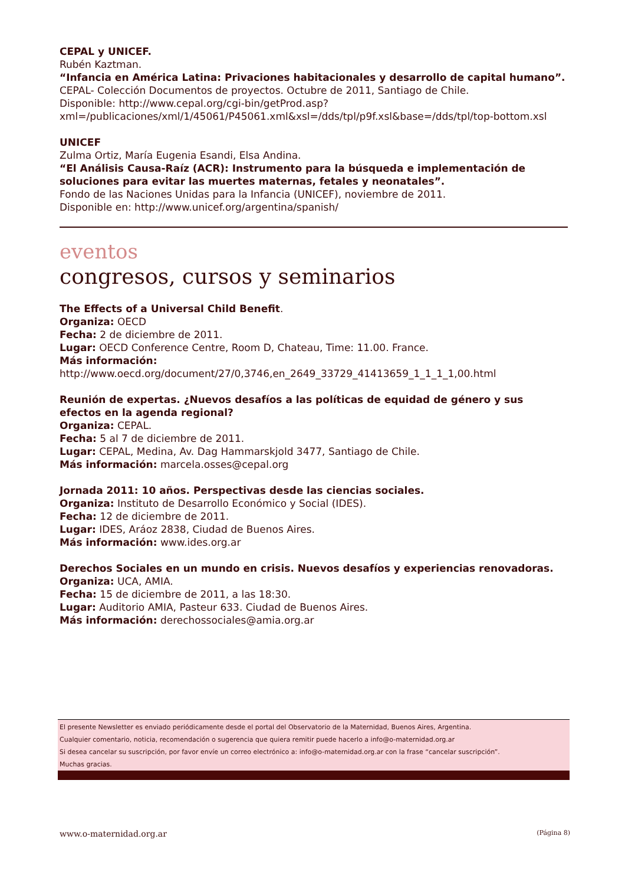CEPAL y UNICEF.
Rubén Kaztman.
“Infancia en América Latina: Privaciones habitacionales y desarrollo de capital humano”.
CEPAL- Colección Documentos de proyectos. Octubre de 2011, Santiago de Chile.
Disponible: http://www.cepal.org/cgi-bin/getProd.asp?xml=/publicaciones/xml/1/45061/P45061.xml&xsl=/dds/tpl/p9f.xsl&base=/dds/tpl/top-bottom.xsl
UNICEF
Zulma Ortiz, María Eugenia Esandi, Elsa Andina.
“El Análisis Causa-Raíz (ACR): Instrumento para la búsqueda e implementación de soluciones para evitar las muertes maternas, fetales y neonatales”.
Fondo de las Naciones Unidas para la Infancia (UNICEF), noviembre de 2011.
Disponible en: http://www.unicef.org/argentina/spanish/
eventos
congresos, cursos y seminarios
The Effects of a Universal Child Benefit.
Organiza: OECD
Fecha: 2 de diciembre de 2011.
Lugar: OECD Conference Centre, Room D, Chateau, Time: 11.00. France.
Más información:
http://www.oecd.org/document/27/0,3746,en_2649_33729_41413659_1_1_1_1,00.html
Reunión de expertas. ¿Nuevos desafíos a las políticas de equidad de género y sus efectos en la agenda regional?
Organiza: CEPAL.
Fecha: 5 al 7 de diciembre de 2011.
Lugar: CEPAL, Medina, Av. Dag Hammarskjold 3477, Santiago de Chile.
Más información: marcela.osses@cepal.org
Jornada 2011: 10 años. Perspectivas desde las ciencias sociales.
Organiza: Instituto de Desarrollo Económico y Social (IDES).
Fecha: 12 de diciembre de 2011.
Lugar: IDES, Aráoz 2838, Ciudad de Buenos Aires.
Más información: www.ides.org.ar
Derechos Sociales en un mundo en crisis. Nuevos desafíos y experiencias renovadoras.
Organiza: UCA, AMIA.
Fecha: 15 de diciembre de 2011, a las 18:30.
Lugar: Auditorio AMIA, Pasteur 633. Ciudad de Buenos Aires.
Más información: derechossociales@amia.org.ar
El presente Newsletter es enviado periódicamente desde el portal del Observatorio de la Maternidad, Buenos Aires, Argentina.
Cualquier comentario, noticia, recomendación o sugerencia que quiera remitir puede hacerlo a info@o-maternidad.org.ar
Si desea cancelar su suscripción, por favor envíe un correo electrónico a: info@o-maternidad.org.ar con la frase “cancelar suscripción”.
Muchas gracias.
www.o-maternidad.org.ar (Página 8)